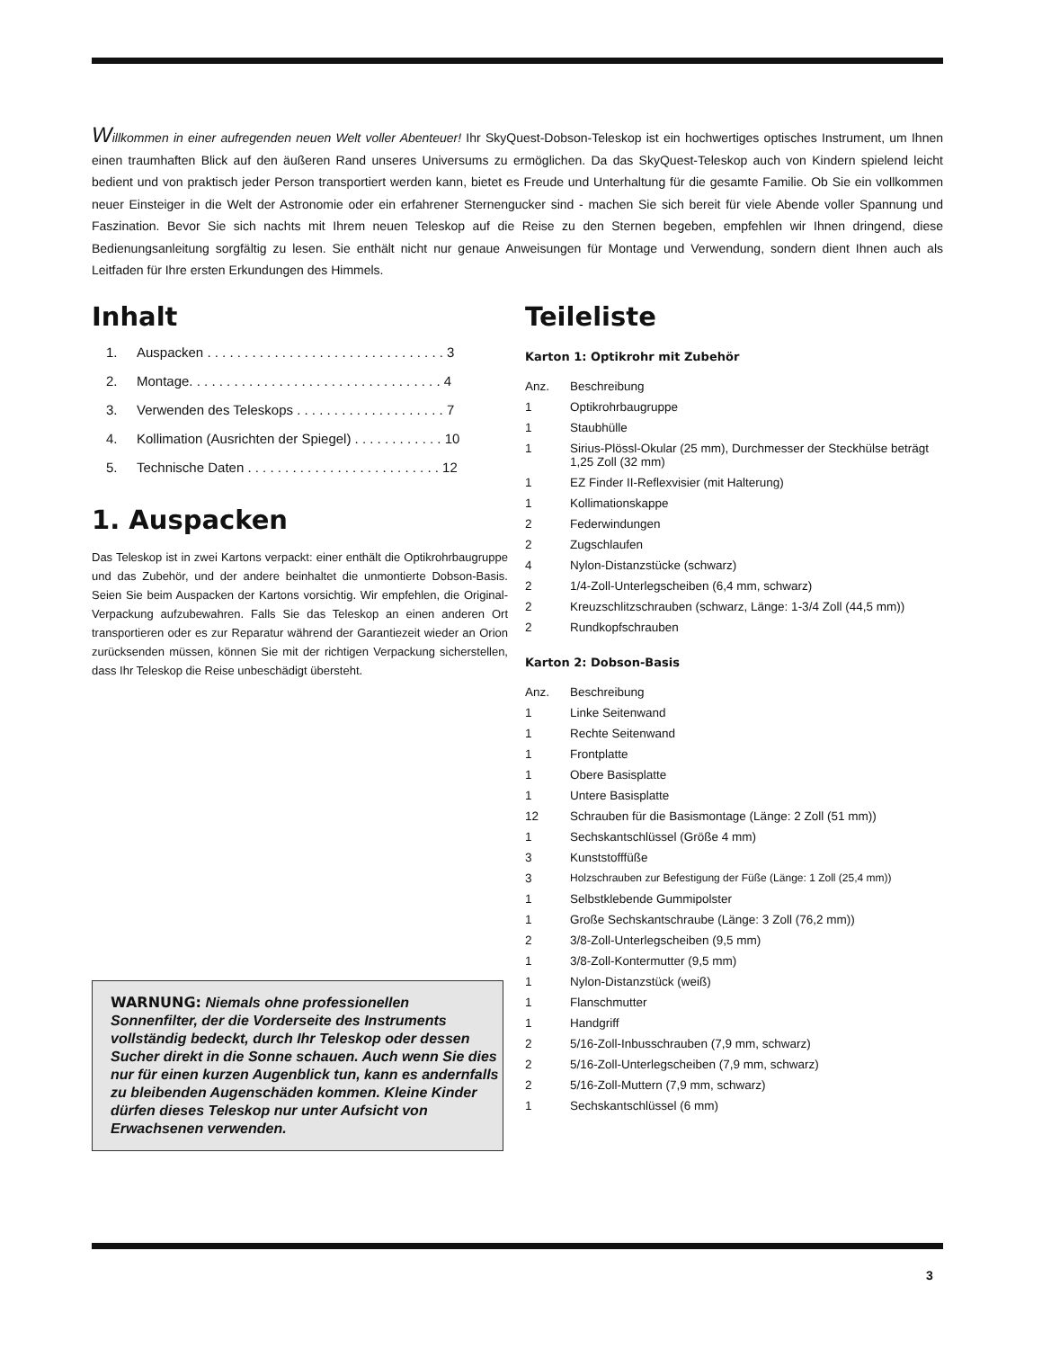Willkommen in einer aufregenden neuen Welt voller Abenteuer! Ihr SkyQuest-Dobson-Teleskop ist ein hochwertiges optisches Instrument, um Ihnen einen traumhaften Blick auf den äußeren Rand unseres Universums zu ermöglichen. Da das SkyQuest-Teleskop auch von Kindern spielend leicht bedient und von praktisch jeder Person transportiert werden kann, bietet es Freude und Unterhaltung für die gesamte Familie. Ob Sie ein vollkommen neuer Einsteiger in die Welt der Astronomie oder ein erfahrener Sternengucker sind - machen Sie sich bereit für viele Abende voller Spannung und Faszination. Bevor Sie sich nachts mit Ihrem neuen Teleskop auf die Reise zu den Sternen begeben, empfehlen wir Ihnen dringend, diese Bedienungsanleitung sorgfältig zu lesen. Sie enthält nicht nur genaue Anweisungen für Montage und Verwendung, sondern dient Ihnen auch als Leitfaden für Ihre ersten Erkundungen des Himmels.
Inhalt
1. Auspacken . . . . . . . . . . . . . . . . . . . . . . . . . . . . . . . . 3
2. Montage. . . . . . . . . . . . . . . . . . . . . . . . . . . . . . . . . . 4
3. Verwenden des Teleskops . . . . . . . . . . . . . . . . . . . . 7
4. Kollimation (Ausrichten der Spiegel) . . . . . . . . . . . . 10
5. Technische Daten . . . . . . . . . . . . . . . . . . . . . . . . . . 12
1. Auspacken
Das Teleskop ist in zwei Kartons verpackt: einer enthält die Optikrohrbaugruppe und das Zubehör, und der andere beinhaltet die unmontierte Dobson-Basis. Seien Sie beim Auspacken der Kartons vorsichtig. Wir empfehlen, die Original-Verpackung aufzubewahren. Falls Sie das Teleskop an einen anderen Ort transportieren oder es zur Reparatur während der Garantiezeit wieder an Orion zurücksenden müssen, können Sie mit der richtigen Verpackung sicherstellen, dass Ihr Teleskop die Reise unbeschädigt übersteht.
WARNUNG: Niemals ohne professionellen Sonnenfilter, der die Vorderseite des Instruments vollständig bedeckt, durch Ihr Teleskop oder dessen Sucher direkt in die Sonne schauen. Auch wenn Sie dies nur für einen kurzen Augenblick tun, kann es andernfalls zu bleibenden Augenschäden kommen. Kleine Kinder dürfen dieses Teleskop nur unter Aufsicht von Erwachsenen verwenden.
Teileliste
Karton 1: Optikrohr mit Zubehör
| Anz. | Beschreibung |
| --- | --- |
| 1 | Optikrohrbaugruppe |
| 1 | Staubhülle |
| 1 | Sirius-Plössl-Okular (25 mm), Durchmesser der Steckhülse beträgt 1,25 Zoll (32 mm) |
| 1 | EZ Finder II-Reflexvisier (mit Halterung) |
| 1 | Kollimationskappe |
| 2 | Federwindungen |
| 2 | Zugschlaufen |
| 4 | Nylon-Distanzstücke (schwarz) |
| 2 | 1/4-Zoll-Unterlegscheiben (6,4 mm, schwarz) |
| 2 | Kreuzschlitzschrauben (schwarz, Länge: 1-3/4 Zoll (44,5 mm)) |
| 2 | Rundkopfschrauben |
Karton 2: Dobson-Basis
| Anz. | Beschreibung |
| --- | --- |
| 1 | Linke Seitenwand |
| 1 | Rechte Seitenwand |
| 1 | Frontplatte |
| 1 | Obere Basisplatte |
| 1 | Untere Basisplatte |
| 12 | Schrauben für die Basismontage (Länge: 2 Zoll (51 mm)) |
| 1 | Sechskantschlüssel (Größe 4 mm) |
| 3 | Kunststofffüße |
| 3 | Holzschrauben zur Befestigung der Füße (Länge: 1 Zoll (25,4 mm)) |
| 1 | Selbstklebende Gummipolster |
| 1 | Große Sechskantschraube (Länge: 3 Zoll (76,2 mm)) |
| 2 | 3/8-Zoll-Unterlegscheiben (9,5 mm) |
| 1 | 3/8-Zoll-Kontermutter (9,5 mm) |
| 1 | Nylon-Distanzstück (weiß) |
| 1 | Flanschmutter |
| 1 | Handgriff |
| 2 | 5/16-Zoll-Inbusschrauben (7,9 mm, schwarz) |
| 2 | 5/16-Zoll-Unterlegscheiben (7,9 mm, schwarz) |
| 2 | 5/16-Zoll-Muttern (7,9 mm, schwarz) |
| 1 | Sechskantschlüssel (6 mm) |
3